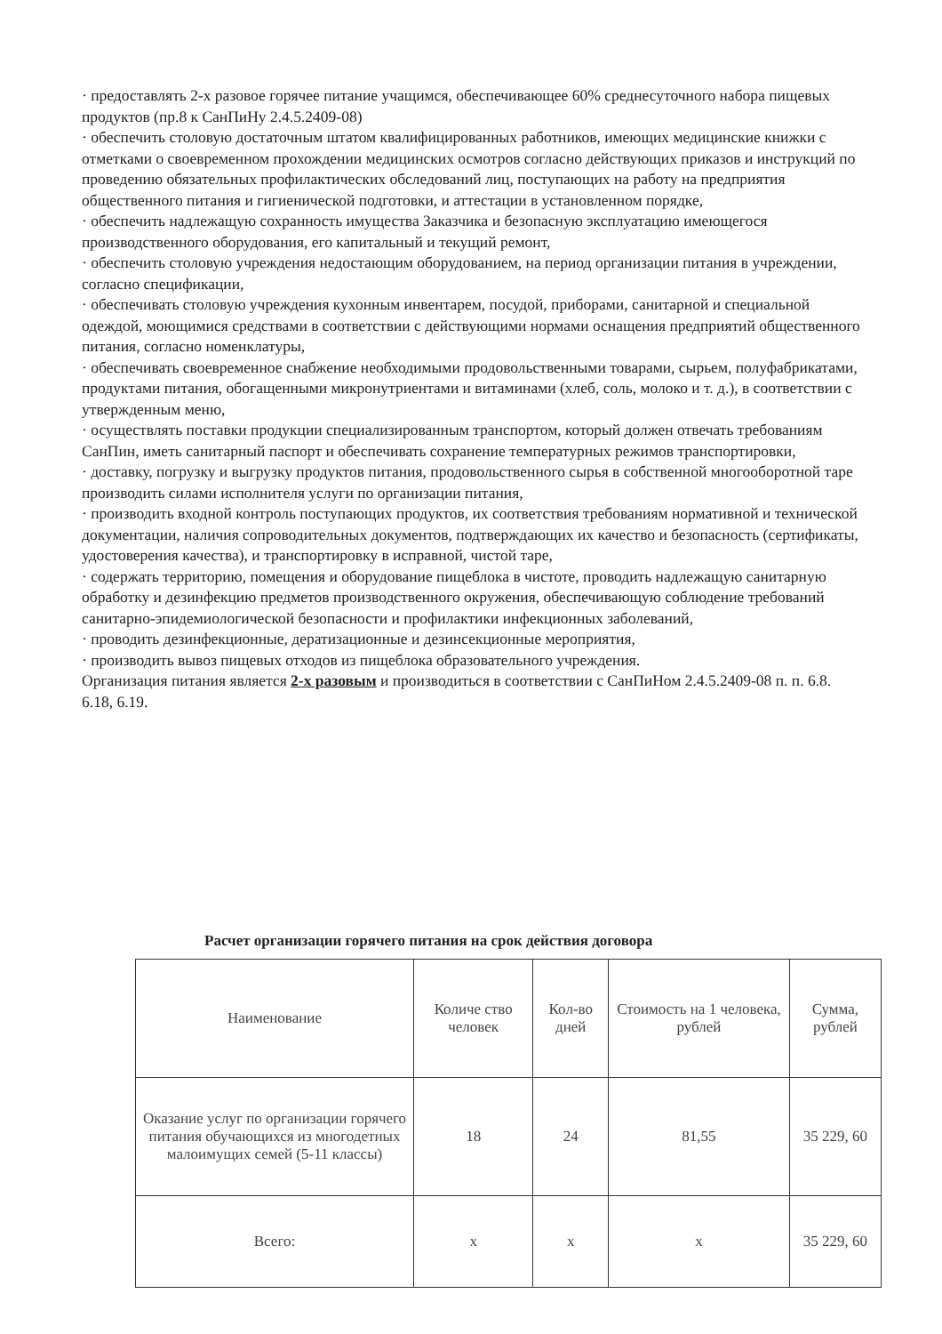· предоставлять 2-х разовое горячее питание учащимся, обеспечивающее 60% среднесуточного набора пищевых продуктов (пр.8 к СанПиНу 2.4.5.2409-08)
· обеспечить столовую достаточным штатом квалифицированных работников, имеющих медицинские книжки с отметками о своевременном прохождении медицинских осмотров согласно действующих приказов и инструкций по проведению обязательных профилактических обследований лиц, поступающих на работу на предприятия общественного питания и гигиенической подготовки, и аттестации в установленном порядке,
· обеспечить надлежащую сохранность имущества Заказчика и безопасную эксплуатацию имеющегося производственного оборудования, его капитальный и текущий ремонт,
· обеспечить столовую учреждения недостающим оборудованием, на период организации питания в учреждении, согласно спецификации,
· обеспечивать столовую учреждения кухонным инвентарем, посудой, приборами, санитарной и специальной одеждой, моющимися средствами в соответствии с действующими нормами оснащения предприятий общественного питания, согласно номенклатуры,
· обеспечивать своевременное снабжение необходимыми продовольственными товарами, сырьем, полуфабрикатами, продуктами питания, обогащенными микронутриентами и витаминами (хлеб, соль, молоко и т. д.), в соответствии с утвержденным меню,
· осуществлять поставки продукции специализированным транспортом, который должен отвечать требованиям СанПин, иметь санитарный паспорт и обеспечивать сохранение температурных режимов транспортировки,
· доставку, погрузку и выгрузку продуктов питания, продовольственного сырья в собственной многооборотной таре производить силами исполнителя услуги по организации питания,
· производить входной контроль поступающих продуктов, их соответствия требованиям нормативной и технической документации, наличия сопроводительных документов, подтверждающих их качество и безопасность (сертификаты, удостоверения качества), и транспортировку в исправной, чистой таре,
· содержать территорию, помещения и оборудование пищеблока в чистоте, проводить надлежащую санитарную обработку и дезинфекцию предметов производственного окружения, обеспечивающую соблюдение требований санитарно-эпидемиологической безопасности и профилактики инфекционных заболеваний,
· проводить дезинфекционные, дератизационные и дезинсекционные мероприятия,
· производить вывоз пищевых отходов из пищеблока образовательного учреждения.
Организация питания является 2-х разовым и производиться в соответствии с СанПиНом 2.4.5.2409-08 п. п. 6.8. 6.18, 6.19.
Расчет организации горячего питания на срок действия договора
| Наименование | Количе ство человек | Кол-во дней | Стоимость на 1 человека, рублей | Сумма, рублей |
| --- | --- | --- | --- | --- |
| Оказание услуг по организации горячего питания обучающихся из многодетных малоимущих семей (5-11 классы) | 18 | 24 | 81,55 | 35 229, 60 |
| Всего: | x | x | x | 35 229, 60 |